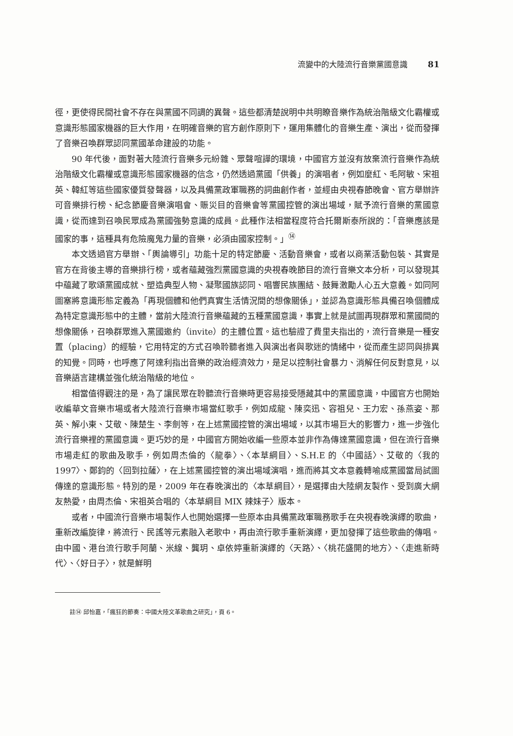流變中的大陸流行音樂黨國意識 81
徑，更使得民間社會不存在與黨國不同調的異聲。這些都清楚說明中共明瞭音樂作為統治階級文化霸權或意識形態國家機器的巨大作用，在明確音樂的官方創作原則下，運用集體化的音樂生產、演出，從而發揮了音樂召喚群眾認同黨國革命建設的功能。
90 年代後，面對著大陸流行音樂多元紛雜、眾聲喧譁的環境，中國官方並沒有放棄流行音樂作為統治階級文化霸權或意識形態國家機器的信念，仍然透過黨國「供養」的演唱者，例如麼紅、毛阿敏、宋祖英、韓紅等這些國家優質發聲器，以及具備黨政軍職務的詞曲創作者，並經由央視春節晚會、官方舉辦許可音樂排行榜、紀念節慶音樂演唱會、賑災目的音樂會等黨國控管的演出場域，賦予流行音樂的黨國意識，從而達到召喚民眾成為黨國強勢意識的成員。此種作法相當程度符合托爾斯泰所說的：「音樂應該是國家的事，這種具有危險魔鬼力量的音樂，必須由國家控制。」<sup>⑭</sup>
本文透過官方舉辦、「輿論導引」功能十足的特定節慶、活動音樂會，或者以商業活動包裝、其實是官方在背後主導的音樂排行榜，或者蘊藏強烈黨國意識的央視春晚節目的流行音樂文本分析，可以發現其中蘊藏了歌頌黨國成就、塑造典型人物、凝聚國族認同、唱響民族團結、鼓舞激勵人心五大意義。如同阿圖塞將意識形態定義為「再現個體和他們真實生活情況間的想像關係」，並認為意識形態具備召喚個體成為特定意識形態中的主體，當前大陸流行音樂蘊藏的五種黨國意識，事實上就是試圖再現群眾和黨國間的想像關係，召喚群眾進入黨國邀約（invite）的主體位置。這也驗證了費里夫指出的，流行音樂是一種安置（placing）的經驗，它用特定的方式召喚聆聽者進入與演出者與歌迷的情緒中，從而產生認同與排異的知覺。同時，也呼應了阿達利指出音樂的政治經濟效力，是足以控制社會暴力、消解任何反對意見，以音樂語言建構並強化統治階級的地位。
相當值得觀注的是，為了讓民眾在聆聽流行音樂時更容易接受隱藏其中的黨國意識，中國官方也開始收編華文音樂市場或者大陸流行音樂市場當紅歌手，例如成龍、陳奕迅、容祖兒、王力宏、孫燕姿、那英、解小東、艾敬、陳楚生、李劍等，在上述黨國控管的演出場域，以其市場巨大的影響力，進一步強化流行音樂裡的黨國意識。更巧妙的是，中國官方開始收編一些原本並非作為傳達黨國意識，但在流行音樂市場走紅的歌曲及歌手，例如周杰倫的〈龍拳〉、〈本草綱目〉、S.H.E 的〈中國話〉、艾敬的〈我的 1997〉、鄭鈞的〈回到拉薩〉，在上述黨國控管的演出場域演唱，進而將其文本意義轉喻成黨國當局試圖傳達的意識形態。特別的是，2009 年在春晚演出的〈本草綱目〉，是選擇由大陸網友製作、受到廣大網友熱愛，由周杰倫、宋祖英合唱的〈本草綱目 MIX 辣妹子〉版本。
或者，中國流行音樂市場製作人也開始選擇一些原本由具備黨政軍職務歌手在央視春晚演繹的歌曲，重新改編旋律，將流行、民謠等元素融入老歌中，再由流行歌手重新演繹，更加發揮了這些歌曲的傳唱。由中國、港台流行歌手阿蘭、米線、龔玥、卓依婷重新演繹的〈天路〉、〈桃花盛開的地方〉、〈走進新時代〉、〈好日子〉，就是鮮明
註⑭ 邱怡嘉，「瘋狂的節奏：中國大陸文革歌曲之研究」，頁 6。